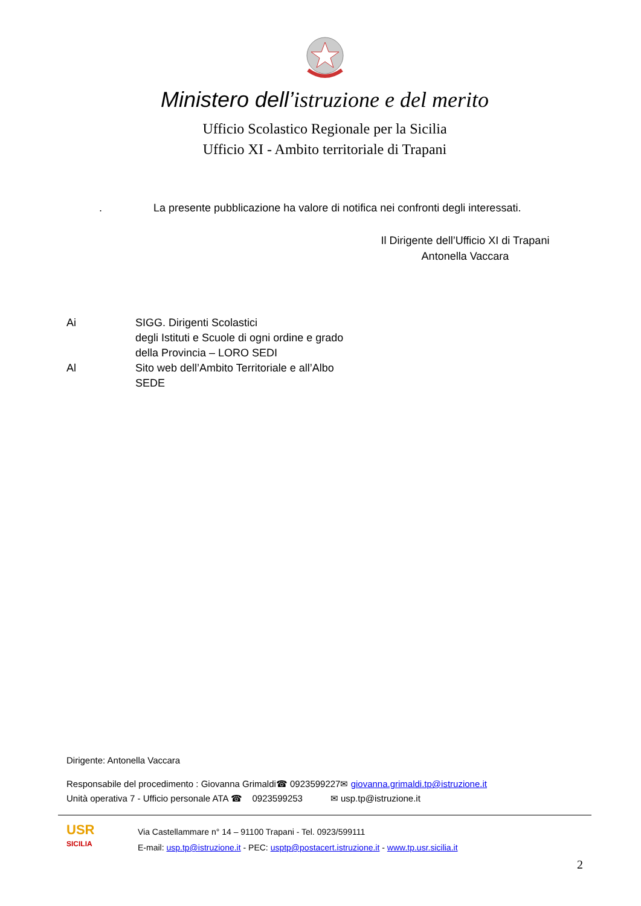Ministero dell’istruzione e del merito
Ufficio Scolastico Regionale per la Sicilia
Ufficio XI - Ambito territoriale di Trapani
. La presente pubblicazione ha valore di notifica nei confronti degli interessati.
Il Dirigente dell’Ufficio XI di Trapani
Antonella Vaccara
Ai SIGG. Dirigenti Scolastici
degli Istituti e Scuole di ogni ordine e grado
della Provincia – LORO SEDI
Al Sito web dell’Ambito Territoriale e all’Albo
SEDE
Dirigente: Antonella Vaccara
Responsabile del procedimento : Giovanna Grimaldi☎ 0923599227✉ giovanna.grimaldi.tp@istruzione.it
Unità operativa 7 - Ufficio personale ATA ☎ 0923599253 ✉ usp.tp@istruzione.it
USR
SICILIA
Via Castellammare n° 14 – 91100 Trapani - Tel. 0923/599111
E-mail: usp.tp@istruzione.it - PEC: usptp@postacert.istruzione.it - www.tp.usr.sicilia.it
2